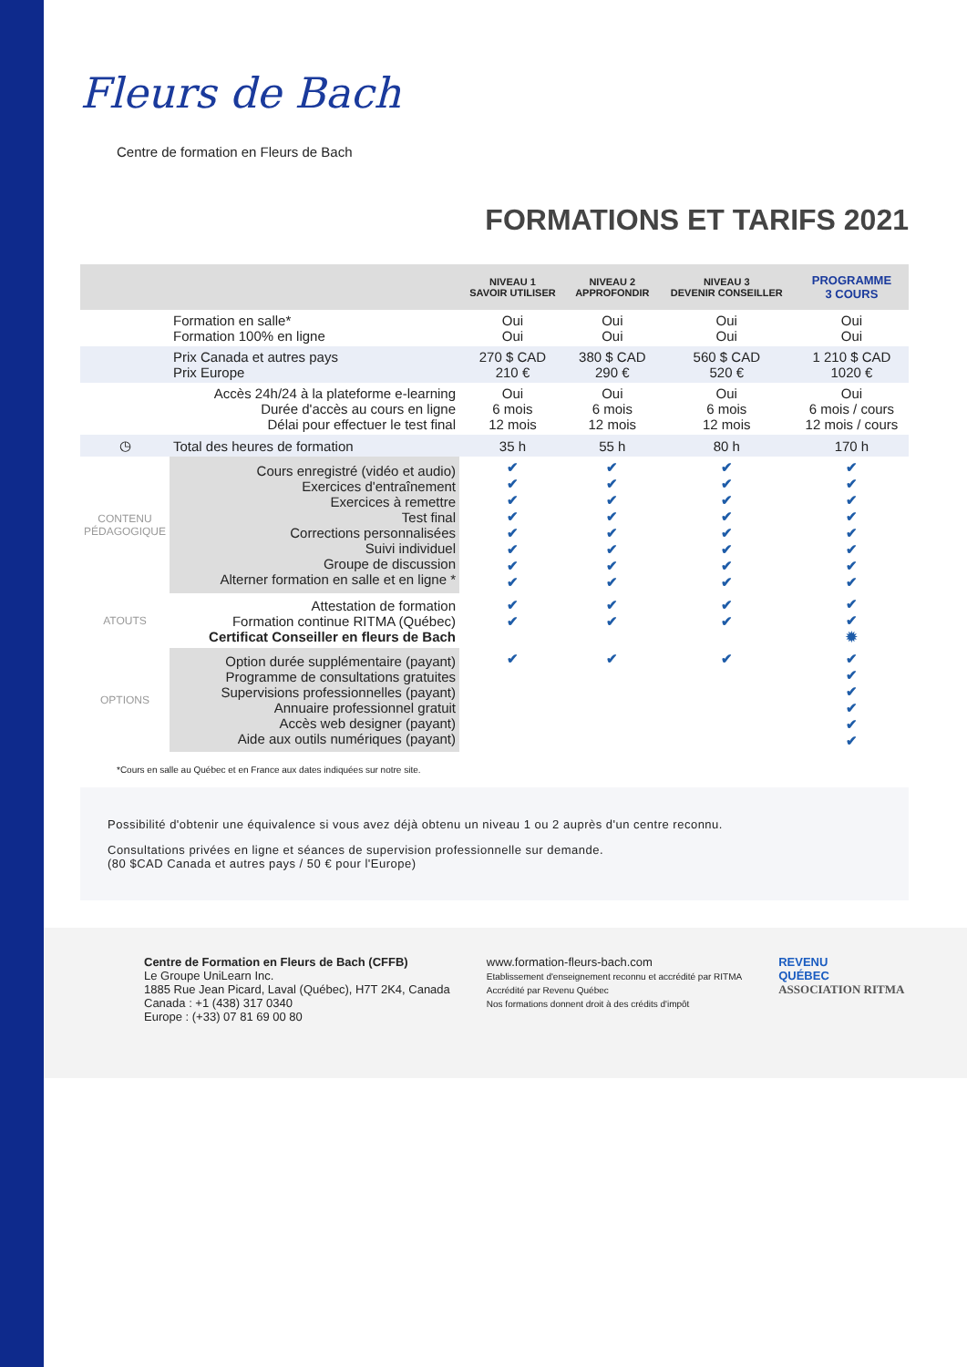Fleurs de Bach
Centre de formation en Fleurs de Bach
FORMATIONS ET TARIFS 2021
| | | NIVEAU 1 SAVOIR UTILISER | NIVEAU 2 APPROFONDIR | NIVEAU 3 DEVENIR CONSEILLER | PROGRAMME 3 COURS |
| --- | --- | --- | --- | --- | --- |
| | Formation en salle* Formation 100% en ligne | Oui Oui | Oui Oui | Oui Oui | Oui Oui |
| | Prix Canada et autres pays Prix Europe | 270 $ CAD 210 € | 380 $ CAD 290 € | 560 $ CAD 520 € | 1 210 $ CAD 1020 € |
| | Accès 24h/24 à la plateforme e-learning Durée d'accès au cours en ligne Délai pour effectuer le test final | Oui 6 mois 12 mois | Oui 6 mois 12 mois | Oui 6 mois 12 mois | Oui 6 mois / cours 12 mois / cours |
| ◷ | Total des heures de formation | 35 h | 55 h | 80 h | 170 h |
| CONTENU PÉDAGOGIQUE | Cours enregistré (vidéo et audio) Exercices d'entraînement Exercices à remettre Test final Corrections personnalisées Suivi individuel Groupe de discussion Alterner formation en salle et en ligne * | ✔ ✔ ✔ ✔ ✔ ✔ ✔ ✔ | ✔ ✔ ✔ ✔ ✔ ✔ ✔ ✔ | ✔ ✔ ✔ ✔ ✔ ✔ ✔ ✔ | ✔ ✔ ✔ ✔ ✔ ✔ ✔ ✔ |
| ATOUTS | Attestation de formation Formation continue RITMA (Québec) Certificat Conseiller en fleurs de Bach | ✔ ✔ | ✔ ✔ | ✔ ✔ | ✔ ✔ ✹ |
| OPTIONS | Option durée supplémentaire (payant) Programme de consultations gratuites Supervisions professionnelles (payant) Annuaire professionnel gratuit Accès web designer (payant) Aide aux outils numériques (payant) | ✔ | ✔ | ✔ | ✔ ✔ ✔ ✔ ✔ ✔ |
*Cours en salle au Québec et en France aux dates indiquées sur notre site.
Possibilité d'obtenir une équivalence si vous avez déjà obtenu un niveau 1 ou 2 auprès d'un centre reconnu.
Consultations privées en ligne et séances de supervision professionnelle sur demande.
(80 $CAD Canada et autres pays / 50 € pour l'Europe)
Centre de Formation en Fleurs de Bach (CFFB)
Le Groupe UniLearn Inc.
1885 Rue Jean Picard, Laval (Québec), H7T 2K4, Canada
Canada : +1 (438) 317 0340
Europe : (+33) 07 81 69 00 80
www.formation-fleurs-bach.com
Etablissement d'enseignement reconnu et accrédité par RITMA
Accrédité par Revenu Québec
Nos formations donnent droit à des crédits d'impôt
REVENU
QUÉBEC
ASSOCIATION RITMA